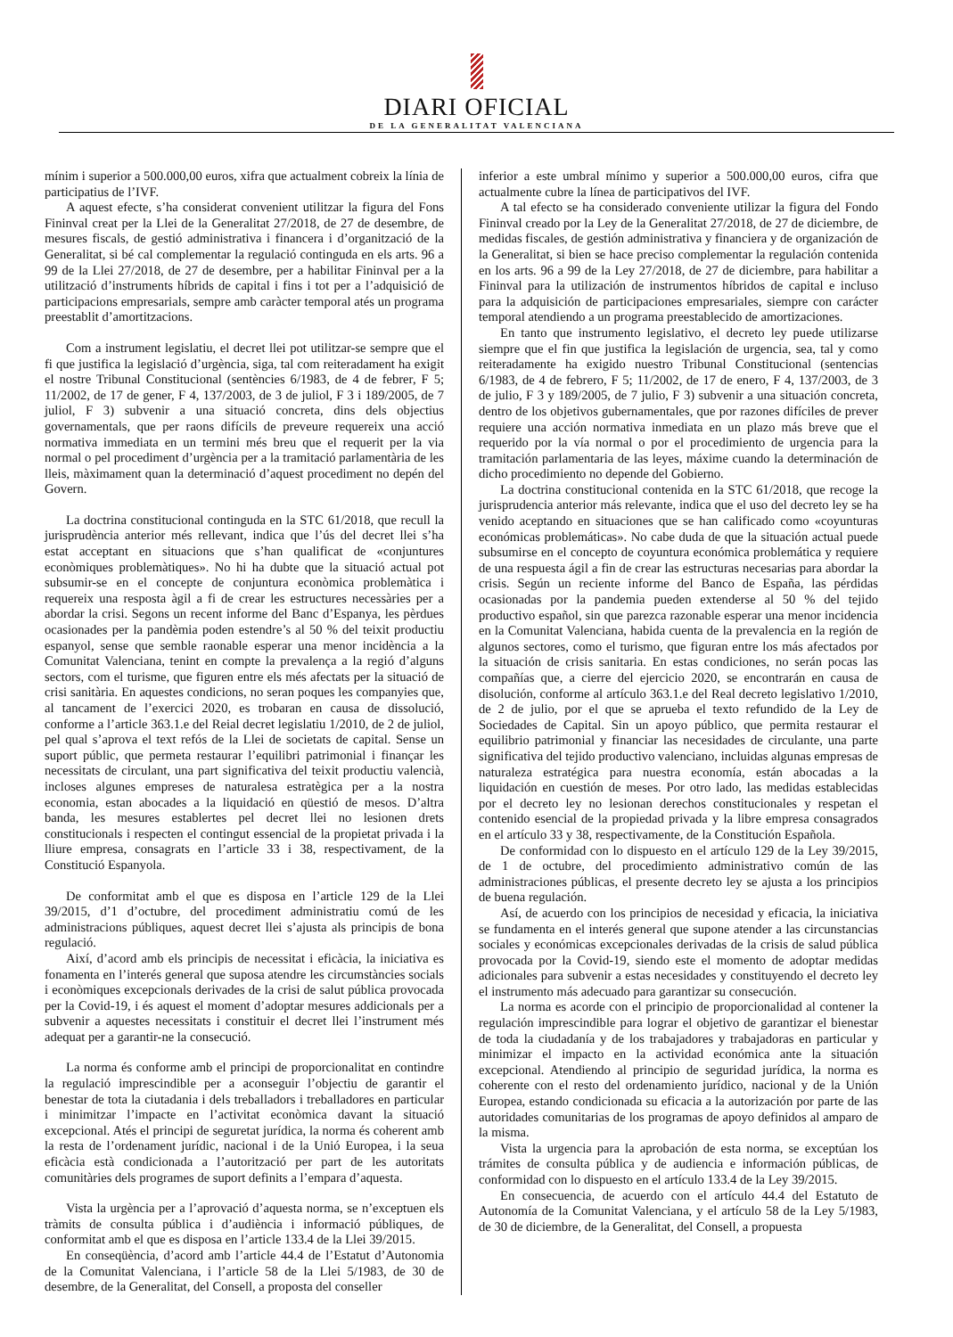DIARI OFICIAL
DE LA GENERALITAT VALENCIANA
mínim i superior a 500.000,00 euros, xifra que actualment cobreix la línia de participatius de l’IVF.
A aquest efecte, s’ha considerat convenient utilitzar la figura del Fons Fininval creat per la Llei de la Generalitat 27/2018, de 27 de desembre, de mesures fiscals, de gestió administrativa i financera i d’organització de la Generalitat, si bé cal complementar la regulació continguda en els arts. 96 a 99 de la Llei 27/2018, de 27 de desembre, per a habilitar Fininval per a la utilització d’instruments híbrids de capital i fins i tot per a l’adquisició de participacions empresarials, sempre amb caràcter temporal atés un programa preestablit d’amortitzacions.
Com a instrument legislatiu, el decret llei pot utilitzar-se sempre que el fi que justifica la legislació d’urgència, siga, tal com reiteradament ha exigit el nostre Tribunal Constitucional (sentències 6/1983, de 4 de febrer, F 5; 11/2002, de 17 de gener, F 4, 137/2003, de 3 de juliol, F 3 i 189/2005, de 7 juliol, F 3) subvenir a una situació concreta, dins dels objectius governamentals, que per raons difícils de preveure requereix una acció normativa immediata en un termini més breu que el requerit per la via normal o pel procediment d’urgència per a la tramitació parlamentària de les lleis, màximament quan la determinació d’aquest procediment no depén del Govern.
La doctrina constitucional continguda en la STC 61/2018, que recull la jurisprudència anterior més rellevant, indica que l’ús del decret llei s’ha estat acceptant en situacions que s’han qualificat de «conjuntures econòmiques problemàtiques». No hi ha dubte que la situació actual pot subsumir-se en el concepte de conjuntura econòmica problemàtica i requereix una resposta àgil a fi de crear les estructures necessàries per a abordar la crisi. Segons un recent informe del Banc d’Espanya, les pèrdues ocasionades per la pandèmia poden estendre’s al 50 % del teixit productiu espanyol, sense que semble raonable esperar una menor incidència a la Comunitat Valenciana, tenint en compte la prevalença a la regió d’alguns sectors, com el turisme, que figuren entre els més afectats per la situació de crisi sanitària. En aquestes condicions, no seran poques les companyies que, al tancament de l’exercici 2020, es trobaran en causa de dissolució, conforme a l’article 363.1.e del Reial decret legislatiu 1/2010, de 2 de juliol, pel qual s’aprova el text refós de la Llei de societats de capital. Sense un suport públic, que permeta restaurar l’equilibri patrimonial i finançar les necessitats de circulant, una part significativa del teixit productiu valencià, incloses algunes empreses de naturalesa estratègica per a la nostra economia, estan abocades a la liquidació en qüestió de mesos. D’altra banda, les mesures establertes pel decret llei no lesionen drets constitucionals i respecten el contingut essencial de la propietat privada i la lliure empresa, consagrats en l’article 33 i 38, respectivament, de la Constitució Espanyola.
De conformitat amb el que es disposa en l’article 129 de la Llei 39/2015, d’1 d’octubre, del procediment administratiu comú de les administracions públiques, aquest decret llei s’ajusta als principis de bona regulació.
Així, d’acord amb els principis de necessitat i eficàcia, la iniciativa es fonamenta en l’interés general que suposa atendre les circumstàncies socials i econòmiques excepcionals derivades de la crisi de salut pública provocada per la Covid-19, i és aquest el moment d’adoptar mesures addicionals per a subvenir a aquestes necessitats i constituir el decret llei l’instrument més adequat per a garantir-ne la consecució.
La norma és conforme amb el principi de proporcionalitat en contindre la regulació imprescindible per a aconseguir l’objectiu de garantir el benestar de tota la ciutadania i dels treballadors i treballadores en particular i minimitzar l’impacte en l’activitat econòmica davant la situació excepcional. Atés el principi de seguretat jurídica, la norma és coherent amb la resta de l’ordenament jurídic, nacional i de la Unió Europea, i la seua eficàcia està condicionada a l’autorització per part de les autoritats comunitàries dels programes de suport definits a l’empara d’aquesta.
Vista la urgència per a l’aprovació d’aquesta norma, se n’exceptuen els tràmits de consulta pública i d’audiència i informació públiques, de conformitat amb el que es disposa en l’article 133.4 de la Llei 39/2015.
En conseqüència, d’acord amb l’article 44.4 de l’Estatut d’Autonomia de la Comunitat Valenciana, i l’article 58 de la Llei 5/1983, de 30 de desembre, de la Generalitat, del Consell, a proposta del conseller
inferior a este umbral mínimo y superior a 500.000,00 euros, cifra que actualmente cubre la línea de participativos del IVF.
A tal efecto se ha considerado conveniente utilizar la figura del Fondo Fininval creado por la Ley de la Generalitat 27/2018, de 27 de diciembre, de medidas fiscales, de gestión administrativa y financiera y de organización de la Generalitat, si bien se hace preciso complementar la regulación contenida en los arts. 96 a 99 de la Ley 27/2018, de 27 de diciembre, para habilitar a Fininval para la utilización de instrumentos híbridos de capital e incluso para la adquisición de participaciones empresariales, siempre con carácter temporal atendiendo a un programa preestablecido de amortizaciones.
En tanto que instrumento legislativo, el decreto ley puede utilizarse siempre que el fin que justifica la legislación de urgencia, sea, tal y como reiteradamente ha exigido nuestro Tribunal Constitucional (sentencias 6/1983, de 4 de febrero, F 5; 11/2002, de 17 de enero, F 4, 137/2003, de 3 de julio, F 3 y 189/2005, de 7 julio, F 3) subvenir a una situación concreta, dentro de los objetivos gubernamentales, que por razones difíciles de prever requiere una acción normativa inmediata en un plazo más breve que el requerido por la vía normal o por el procedimiento de urgencia para la tramitación parlamentaria de las leyes, máxime cuando la determinación de dicho procedimiento no depende del Gobierno.
La doctrina constitucional contenida en la STC 61/2018, que recoge la jurisprudencia anterior más relevante, indica que el uso del decreto ley se ha venido aceptando en situaciones que se han calificado como «coyunturas económicas problemáticas». No cabe duda de que la situación actual puede subsumirse en el concepto de coyuntura económica problemática y requiere de una respuesta ágil a fin de crear las estructuras necesarias para abordar la crisis. Según un reciente informe del Banco de España, las pérdidas ocasionadas por la pandemia pueden extenderse al 50 % del tejido productivo español, sin que parezca razonable esperar una menor incidencia en la Comunitat Valenciana, habida cuenta de la prevalencia en la región de algunos sectores, como el turismo, que figuran entre los más afectados por la situación de crisis sanitaria. En estas condiciones, no serán pocas las compañías que, a cierre del ejercicio 2020, se encontrarán en causa de disolución, conforme al artículo 363.1.e del Real decreto legislativo 1/2010, de 2 de julio, por el que se aprueba el texto refundido de la Ley de Sociedades de Capital. Sin un apoyo público, que permita restaurar el equilibrio patrimonial y financiar las necesidades de circulante, una parte significativa del tejido productivo valenciano, incluidas algunas empresas de naturaleza estratégica para nuestra economía, están abocadas a la liquidación en cuestión de meses. Por otro lado, las medidas establecidas por el decreto ley no lesionan derechos constitucionales y respetan el contenido esencial de la propiedad privada y la libre empresa consagrados en el artículo 33 y 38, respectivamente, de la Constitución Española.
De conformidad con lo dispuesto en el artículo 129 de la Ley 39/2015, de 1 de octubre, del procedimiento administrativo común de las administraciones públicas, el presente decreto ley se ajusta a los principios de buena regulación.
Así, de acuerdo con los principios de necesidad y eficacia, la iniciativa se fundamenta en el interés general que supone atender a las circunstancias sociales y económicas excepcionales derivadas de la crisis de salud pública provocada por la Covid-19, siendo este el momento de adoptar medidas adicionales para subvenir a estas necesidades y constituyendo el decreto ley el instrumento más adecuado para garantizar su consecución.
La norma es acorde con el principio de proporcionalidad al contener la regulación imprescindible para lograr el objetivo de garantizar el bienestar de toda la ciudadanía y de los trabajadores y trabajadoras en particular y minimizar el impacto en la actividad económica ante la situación excepcional. Atendiendo al principio de seguridad jurídica, la norma es coherente con el resto del ordenamiento jurídico, nacional y de la Unión Europea, estando condicionada su eficacia a la autorización por parte de las autoridades comunitarias de los programas de apoyo definidos al amparo de la misma.
Vista la urgencia para la aprobación de esta norma, se exceptúan los trámites de consulta pública y de audiencia e información públicas, de conformidad con lo dispuesto en el artículo 133.4 de la Ley 39/2015.
En consecuencia, de acuerdo con el artículo 44.4 del Estatuto de Autonomía de la Comunitat Valenciana, y el artículo 58 de la Ley 5/1983, de 30 de diciembre, de la Generalitat, del Consell, a propuesta